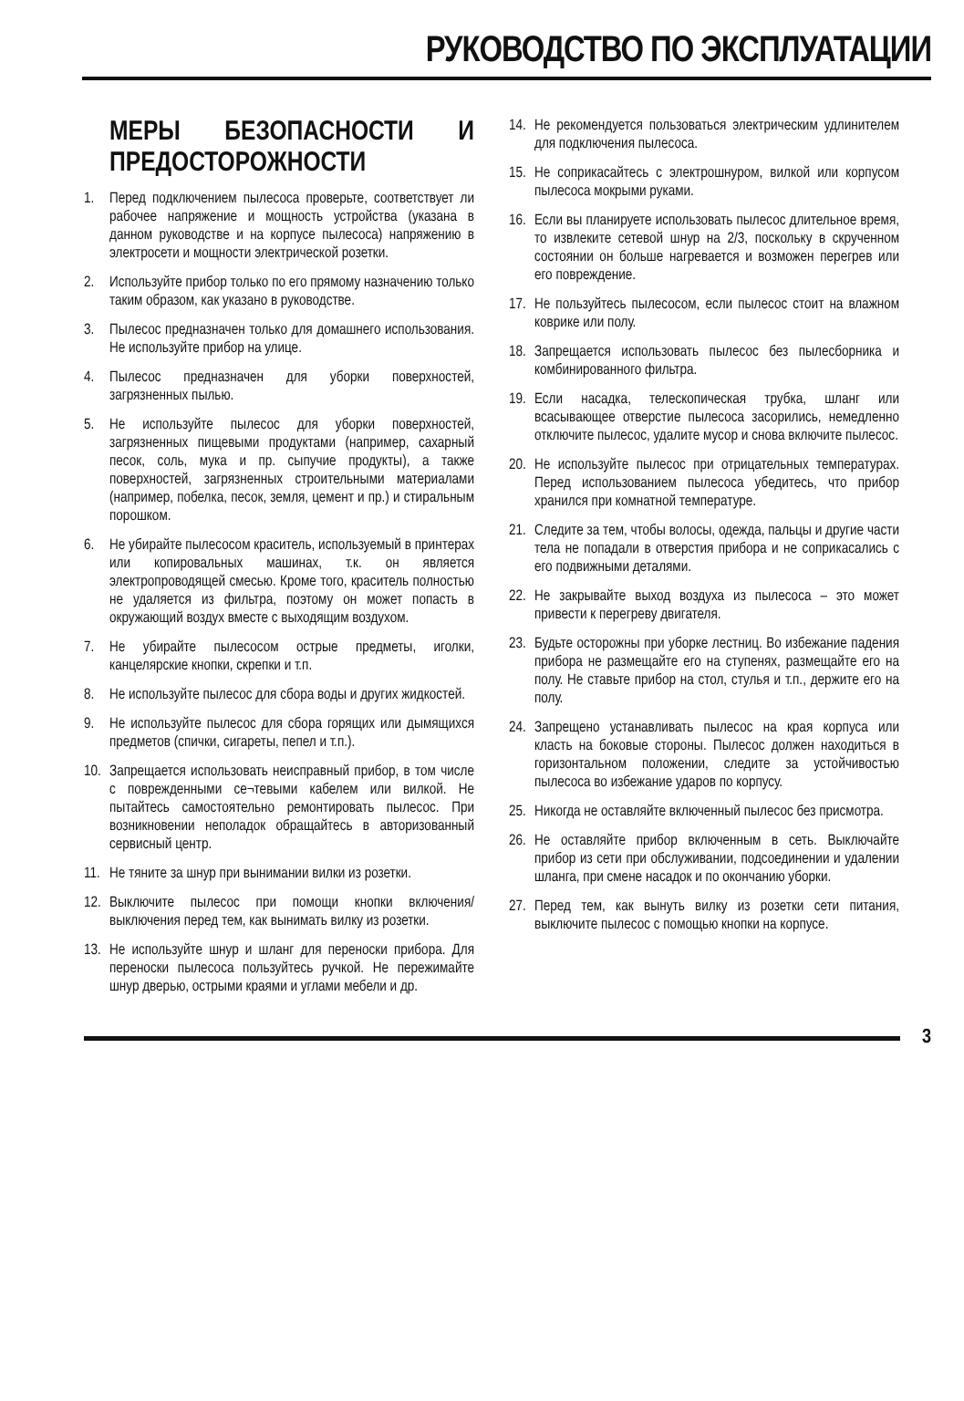РУКОВОДСТВО ПО ЭКСПЛУАТАЦИИ
МЕРЫ БЕЗОПАСНОСТИ И ПРЕДОСТОРОЖНОСТИ
1. Перед подключением пылесоса проверьте, соответствует ли рабочее напряжение и мощность устройства (указана в данном руководстве и на корпусе пылесоса) напряжению в электросети и мощности электрической розетки.
2. Используйте прибор только по его прямому назначению только таким образом, как указано в руководстве.
3. Пылесос предназначен только для домашнего использования. Не используйте прибор на улице.
4. Пылесос предназначен для уборки поверхностей, загрязненных пылью.
5. Не используйте пылесос для уборки поверхностей, загрязненных пищевыми продуктами (например, сахарный песок, соль, мука и пр. сыпучие продукты), а также поверхностей, загрязненных строительными материалами (например, побелка, песок, земля, цемент и пр.) и стиральным порошком.
6. Не убирайте пылесосом краситель, используемый в принтерах или копировальных машинах, т.к. он является электропроводящей смесью. Кроме того, краситель полностью не удаляется из фильтра, поэтому он может попасть в окружающий воздух вместе с выходящим воздухом.
7. Не убирайте пылесосом острые предметы, иголки, канцелярские кнопки, скрепки и т.п.
8. Не используйте пылесос для сбора воды и других жидкостей.
9. Не используйте пылесос для сбора горящих или дымящихся предметов (спички, сигареты, пепел и т.п.).
10. Запрещается использовать неисправный прибор, в том числе с поврежденными се¬тевыми кабелем или вилкой. Не пытайтесь самостоятельно ремонтировать пылесос. При возникновении неполадок обращайтесь в авторизованный сервисный центр.
11. Не тяните за шнур при вынимании вилки из розетки.
12. Выключите пылесос при помощи кнопки включения/выключения перед тем, как вынимать вилку из розетки.
13. Не используйте шнур и шланг для переноски прибора. Для переноски пылесоса пользуйтесь ручкой. Не пережимайте шнур дверью, острыми краями и углами мебели и др.
14. Не рекомендуется пользоваться электрическим удлинителем для подключения пылесоса.
15. Не соприкасайтесь с электрошнуром, вилкой или корпусом пылесоса мокрыми руками.
16. Если вы планируете использовать пылесос длительное время, то извлеките сетевой шнур на 2/3, поскольку в скрученном состоянии он больше нагревается и возможен перегрев или его повреждение.
17. Не пользуйтесь пылесосом, если пылесос стоит на влажном коврике или полу.
18. Запрещается использовать пылесос без пылесборника и комбинированного фильтра.
19. Если насадка, телескопическая трубка, шланг или всасывающее отверстие пылесоса засорились, немедленно отключите пылесос, удалите мусор и снова включите пылесос.
20. Не используйте пылесос при отрицательных температурах. Перед использованием пылесоса убедитесь, что прибор хранился при комнатной температуре.
21. Следите за тем, чтобы волосы, одежда, пальцы и другие части тела не попадали в отверстия прибора и не соприкасались с его подвижными деталями.
22. Не закрывайте выход воздуха из пылесоса – это может привести к перегреву двигателя.
23. Будьте осторожны при уборке лестниц. Во избежание падения прибора не размещайте его на ступенях, размещайте его на полу. Не ставьте прибор на стол, стулья и т.п., держите его на полу.
24. Запрещено устанавливать пылесос на края корпуса или класть на боковые стороны. Пылесос должен находиться в горизонтальном положении, следите за устойчивостью пылесоса во избежание ударов по корпусу.
25. Никогда не оставляйте включенный пылесос без присмотра.
26. Не оставляйте прибор включенным в сеть. Выключайте прибор из сети при обслуживании, подсоединении и удалении шланга, при смене насадок и по окончанию уборки.
27. Перед тем, как вынуть вилку из розетки сети питания, выключите пылесос с помощью кнопки на корпусе.
3